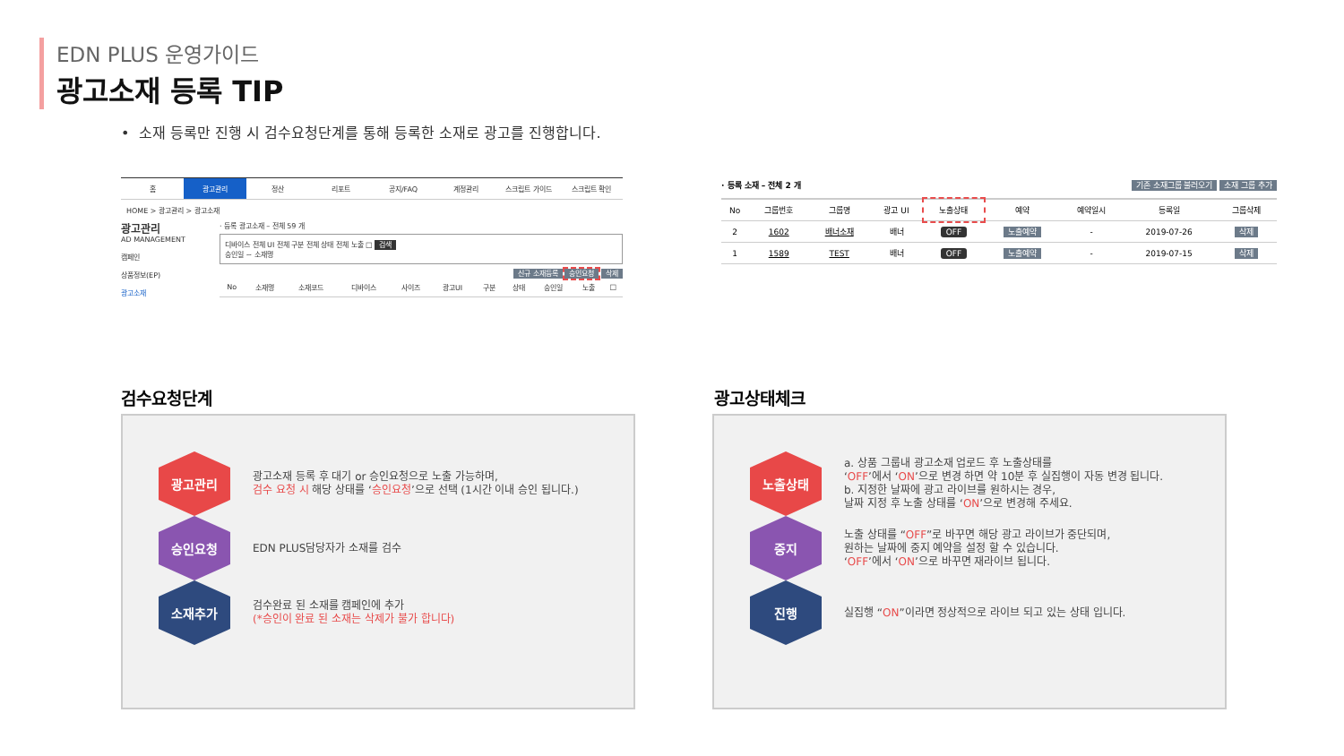EDN PLUS 운영가이드
광고소재 등록 TIP
• 소재 등록만 진행 시 검수요청단계를 통해 등록한 소재로 광고를 진행합니다.
홈 광고관리 정산 리포트 공지/FAQ 계정관리 스크립트 가이드 스크립트 확인
HOME > 광고관리 > 광고소재
광고관리
AD MANAGEMENT
캠페인
상품정보(EP)
광고소재
· 등록 광고소재 – 전체 59 개
디바이스 전체 UI 전체 구분 전체 상태 전체 노출 □ 검색
승인일 ~ 소재명
신규 소재등록 승인요청 삭제
| No | 소재명 | 소재코드 | 디바이스 | 사이즈 | 광고UI | 구분 | 상태 | 승인일 | 노출 | □ |
| --- | --- | --- | --- | --- | --- | --- | --- | --- | --- | --- |
· 등록 소재 – 전체 2 개 기존 소재그룹 불러오기 소재 그룹 추가
| No | 그룹번호 | 그룹명 | 광고 UI | 노출상태 | 예약 | 예약일시 | 등록일 | 그룹삭제 |
| --- | --- | --- | --- | --- | --- | --- | --- | --- |
| 2 | 1602 | 배너소재 | 배너 | OFF | 노출예약 | - | 2019-07-26 | 삭제 |
| 1 | 1589 | TEST | 배너 | OFF | 노출예약 | - | 2019-07-15 | 삭제 |
검수요청단계
광고관리
광고소재 등록 후 대기 or 승인요청으로 노출 가능하며,
검수 요청 시 해당 상태를 ‘승인요청’으로 선택 (1시간 이내 승인 됩니다.)
승인요청
EDN PLUS담당자가 소재를 검수
소재추가
검수완료 된 소재를 캠페인에 추가
(*승인이 완료 된 소재는 삭제가 불가 합니다)
광고상태체크
노출상태
a. 상품 그룹내 광고소재 업로드 후 노출상태를
‘OFF’에서 ‘ON’으로 변경 하면 약 10분 후 실집행이 자동 변경 됩니다.
b. 지정한 날짜에 광고 라이브를 원하시는 경우,
날짜 지정 후 노출 상태를 ‘ON’으로 변경해 주세요.
중지
노출 상태를 “OFF”로 바꾸면 해당 광고 라이브가 중단되며,
원하는 날짜에 중지 예약을 설정 할 수 있습니다.
‘OFF’에서 ‘ON’으로 바꾸면 재라이브 됩니다.
진행
실집행 “ON”이라면 정상적으로 라이브 되고 있는 상태 입니다.